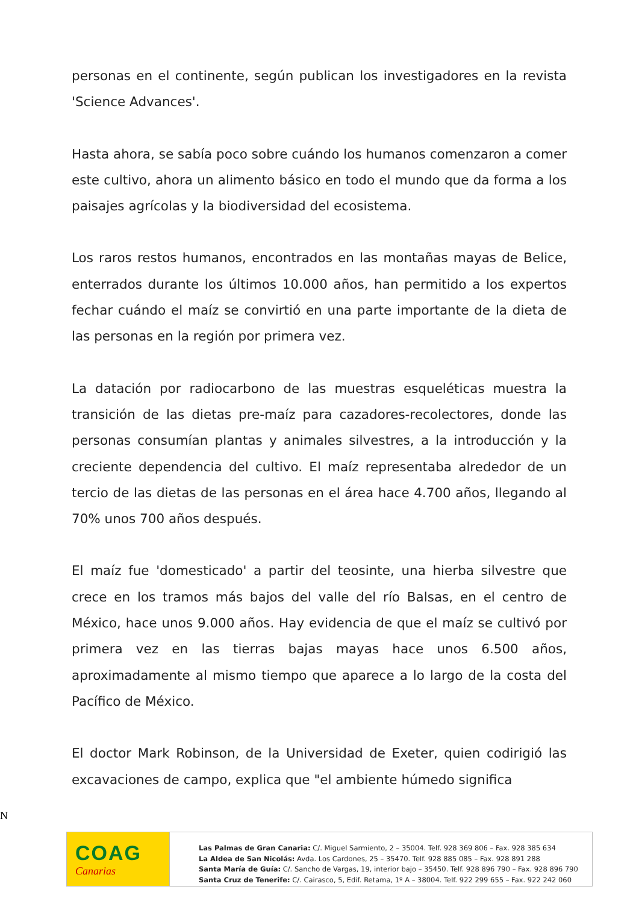personas en el continente, según publican los investigadores en la revista 'Science Advances'.
Hasta ahora, se sabía poco sobre cuándo los humanos comenzaron a comer este cultivo, ahora un alimento básico en todo el mundo que da forma a los paisajes agrícolas y la biodiversidad del ecosistema.
Los raros restos humanos, encontrados en las montañas mayas de Belice, enterrados durante los últimos 10.000 años, han permitido a los expertos fechar cuándo el maíz se convirtió en una parte importante de la dieta de las personas en la región por primera vez.
La datación por radiocarbono de las muestras esqueléticas muestra la transición de las dietas pre-maíz para cazadores-recolectores, donde las personas consumían plantas y animales silvestres, a la introducción y la creciente dependencia del cultivo. El maíz representaba alrededor de un tercio de las dietas de las personas en el área hace 4.700 años, llegando al 70% unos 700 años después.
El maíz fue 'domesticado' a partir del teosinte, una hierba silvestre que crece en los tramos más bajos del valle del río Balsas, en el centro de México, hace unos 9.000 años. Hay evidencia de que el maíz se cultivó por primera vez en las tierras bajas mayas hace unos 6.500 años, aproximadamente al mismo tiempo que aparece a lo largo de la costa del Pacífico de México.
El doctor Mark Robinson, de la Universidad de Exeter, quien codirigió las excavaciones de campo, explica que "el ambiente húmedo significa
N
COAG
Canarias
Las Palmas de Gran Canaria: C/. Miguel Sarmiento, 2 – 35004. Telf. 928 369 806 – Fax. 928 385 634
La Aldea de San Nicolás: Avda. Los Cardones, 25 – 35470. Telf. 928 885 085 – Fax. 928 891 288
Santa María de Guía: C/. Sancho de Vargas, 19, interior bajo – 35450. Telf. 928 896 790 – Fax. 928 896 790
Santa Cruz de Tenerife: C/. Cairasco, 5, Edif. Retama, 1º A – 38004. Telf. 922 299 655 – Fax. 922 242 060